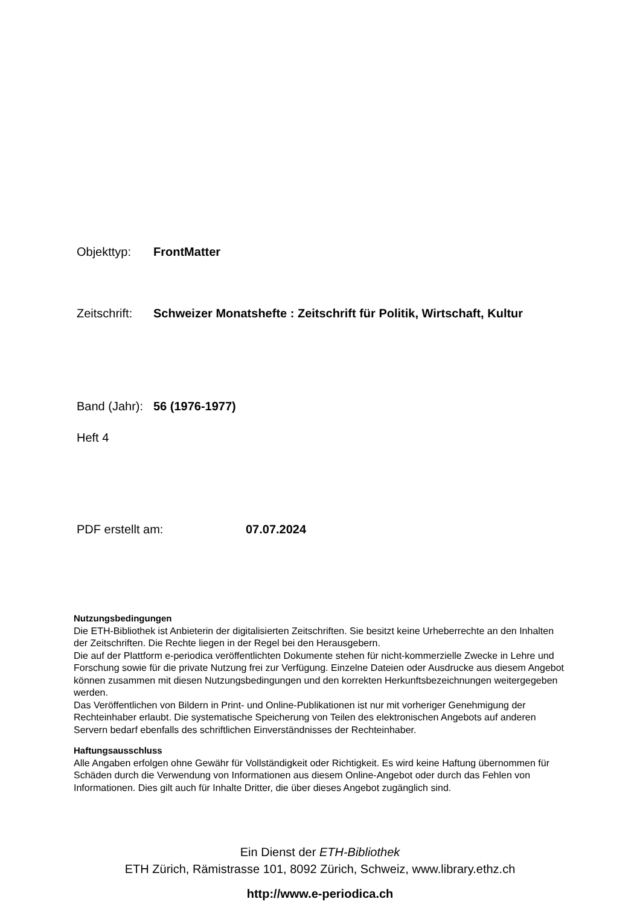Objekttyp: FrontMatter
Zeitschrift: Schweizer Monatshefte : Zeitschrift für Politik, Wirtschaft, Kultur
Band (Jahr): 56 (1976-1977)
Heft 4
PDF erstellt am: 07.07.2024
Nutzungsbedingungen
Die ETH-Bibliothek ist Anbieterin der digitalisierten Zeitschriften. Sie besitzt keine Urheberrechte an den Inhalten der Zeitschriften. Die Rechte liegen in der Regel bei den Herausgebern.
Die auf der Plattform e-periodica veröffentlichten Dokumente stehen für nicht-kommerzielle Zwecke in Lehre und Forschung sowie für die private Nutzung frei zur Verfügung. Einzelne Dateien oder Ausdrucke aus diesem Angebot können zusammen mit diesen Nutzungsbedingungen und den korrekten Herkunftsbezeichnungen weitergegeben werden.
Das Veröffentlichen von Bildern in Print- und Online-Publikationen ist nur mit vorheriger Genehmigung der Rechteinhaber erlaubt. Die systematische Speicherung von Teilen des elektronischen Angebots auf anderen Servern bedarf ebenfalls des schriftlichen Einverständnisses der Rechteinhaber.
Haftungsausschluss
Alle Angaben erfolgen ohne Gewähr für Vollständigkeit oder Richtigkeit. Es wird keine Haftung übernommen für Schäden durch die Verwendung von Informationen aus diesem Online-Angebot oder durch das Fehlen von Informationen. Dies gilt auch für Inhalte Dritter, die über dieses Angebot zugänglich sind.
Ein Dienst der ETH-Bibliothek
ETH Zürich, Rämistrasse 101, 8092 Zürich, Schweiz, www.library.ethz.ch
http://www.e-periodica.ch